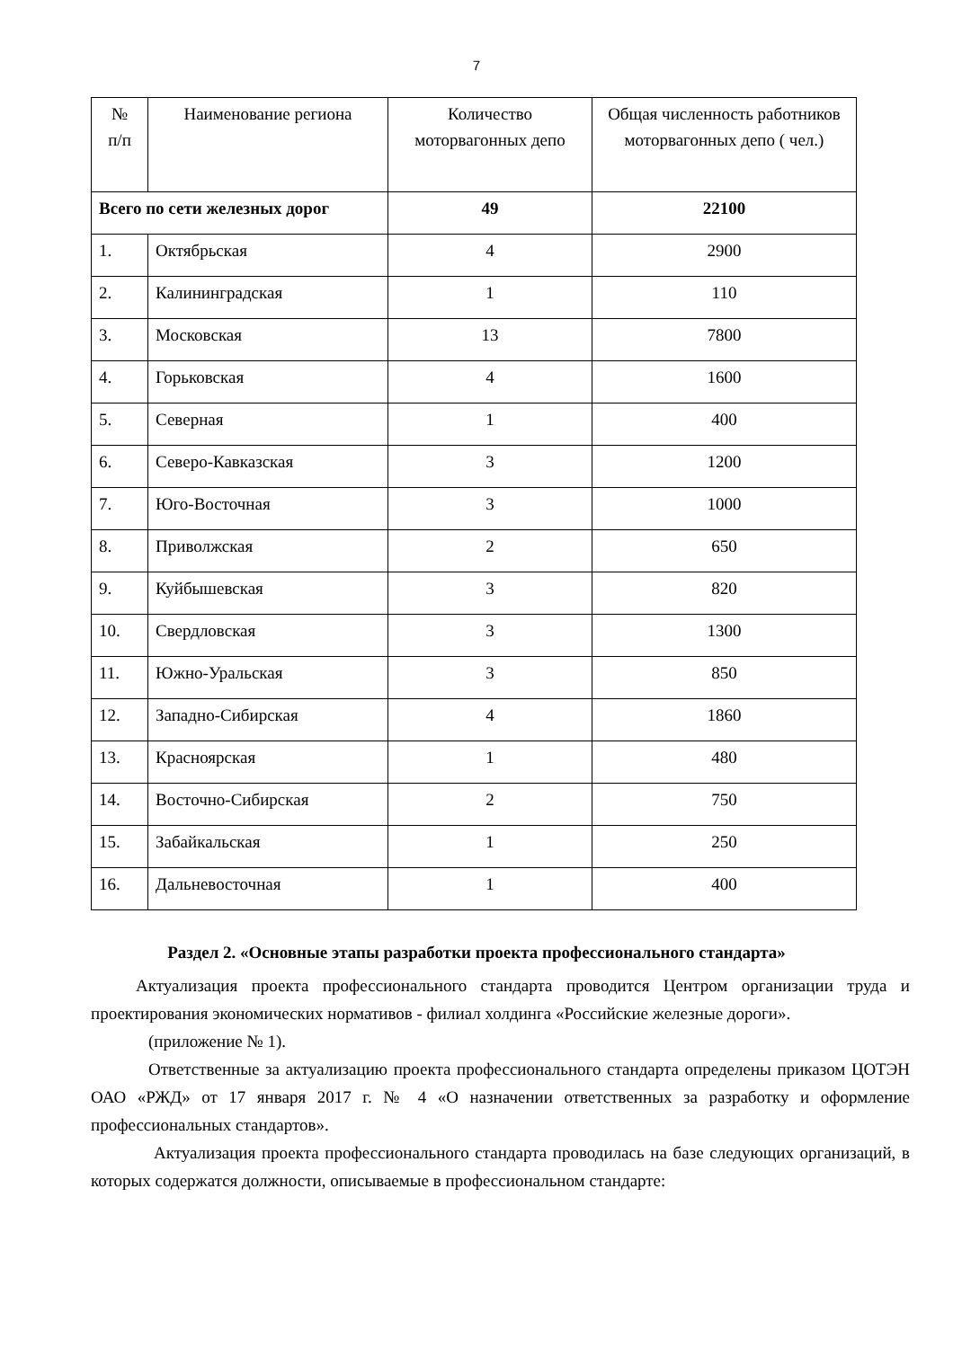7
| № п/п | Наименование региона | Количество моторвагонных депо | Общая численность работников моторвагонных депо ( чел.) |
| --- | --- | --- | --- |
| Всего по сети железных дорог | | 49 | 22100 |
| 1. | Октябрьская | 4 | 2900 |
| 2. | Калининградская | 1 | 110 |
| 3. | Московская | 13 | 7800 |
| 4. | Горьковская | 4 | 1600 |
| 5. | Северная | 1 | 400 |
| 6. | Северо-Кавказская | 3 | 1200 |
| 7. | Юго-Восточная | 3 | 1000 |
| 8. | Приволжская | 2 | 650 |
| 9. | Куйбышевская | 3 | 820 |
| 10. | Свердловская | 3 | 1300 |
| 11. | Южно-Уральская | 3 | 850 |
| 12. | Западно-Сибирская | 4 | 1860 |
| 13. | Красноярская | 1 | 480 |
| 14. | Восточно-Сибирская | 2 | 750 |
| 15. | Забайкальская | 1 | 250 |
| 16. | Дальневосточная | 1 | 400 |
Раздел 2. «Основные этапы разработки проекта профессионального стандарта»
Актуализация проекта профессионального стандарта проводится Центром организации труда и проектирования экономических нормативов - филиал холдинга «Российские железные дороги».
(приложение № 1).
Ответственные за актуализацию проекта профессионального стандарта определены приказом ЦОТЭН ОАО «РЖД» от 17 января 2017 г. № 4 «О назначении ответственных за разработку и оформление профессиональных стандартов».
Актуализация проекта профессионального стандарта проводилась на базе следующих организаций, в которых содержатся должности, описываемые в профессиональном стандарте: